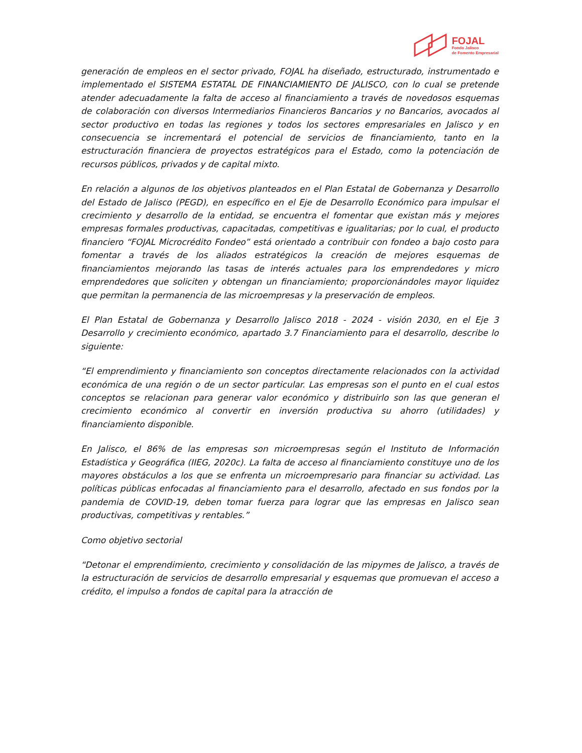FOJAL
Fondo Jalisco
de Fomento Empresarial
generación de empleos en el sector privado, FOJAL ha diseñado, estructurado, instrumentado e implementado el SISTEMA ESTATAL DE FINANCIAMIENTO DE JALISCO, con lo cual se pretende atender adecuadamente la falta de acceso al financiamiento a través de novedosos esquemas de colaboración con diversos Intermediarios Financieros Bancarios y no Bancarios, avocados al sector productivo en todas las regiones y todos los sectores empresariales en Jalisco y en consecuencia se incrementará el potencial de servicios de financiamiento, tanto en la estructuración financiera de proyectos estratégicos para el Estado, como la potenciación de recursos públicos, privados y de capital mixto.
En relación a algunos de los objetivos planteados en el Plan Estatal de Gobernanza y Desarrollo del Estado de Jalisco (PEGD), en específico en el Eje de Desarrollo Económico para impulsar el crecimiento y desarrollo de la entidad, se encuentra el fomentar que existan más y mejores empresas formales productivas, capacitadas, competitivas e igualitarias; por lo cual, el producto financiero “FOJAL Microcrédito Fondeo” está orientado a contribuir con fondeo a bajo costo para fomentar a través de los aliados estratégicos la creación de mejores esquemas de financiamientos mejorando las tasas de interés actuales para los emprendedores y micro emprendedores que soliciten y obtengan un financiamiento; proporcionándoles mayor liquidez que permitan la permanencia de las microempresas y la preservación de empleos.
El Plan Estatal de Gobernanza y Desarrollo Jalisco 2018 - 2024 - visión 2030, en el Eje 3 Desarrollo y crecimiento económico, apartado 3.7 Financiamiento para el desarrollo, describe lo siguiente:
“El emprendimiento y financiamiento son conceptos directamente relacionados con la actividad económica de una región o de un sector particular. Las empresas son el punto en el cual estos conceptos se relacionan para generar valor económico y distribuirlo son las que generan el crecimiento económico al convertir en inversión productiva su ahorro (utilidades) y financiamiento disponible.
En Jalisco, el 86% de las empresas son microempresas según el Instituto de Información Estadística y Geográfica (IIEG, 2020c). La falta de acceso al financiamiento constituye uno de los mayores obstáculos a los que se enfrenta un microempresario para financiar su actividad. Las políticas públicas enfocadas al financiamiento para el desarrollo, afectado en sus fondos por la pandemia de COVID-19, deben tomar fuerza para lograr que las empresas en Jalisco sean productivas, competitivas y rentables.”
Como objetivo sectorial
“Detonar el emprendimiento, crecimiento y consolidación de las mipymes de Jalisco, a través de la estructuración de servicios de desarrollo empresarial y esquemas que promuevan el acceso a crédito, el impulso a fondos de capital para la atracción de